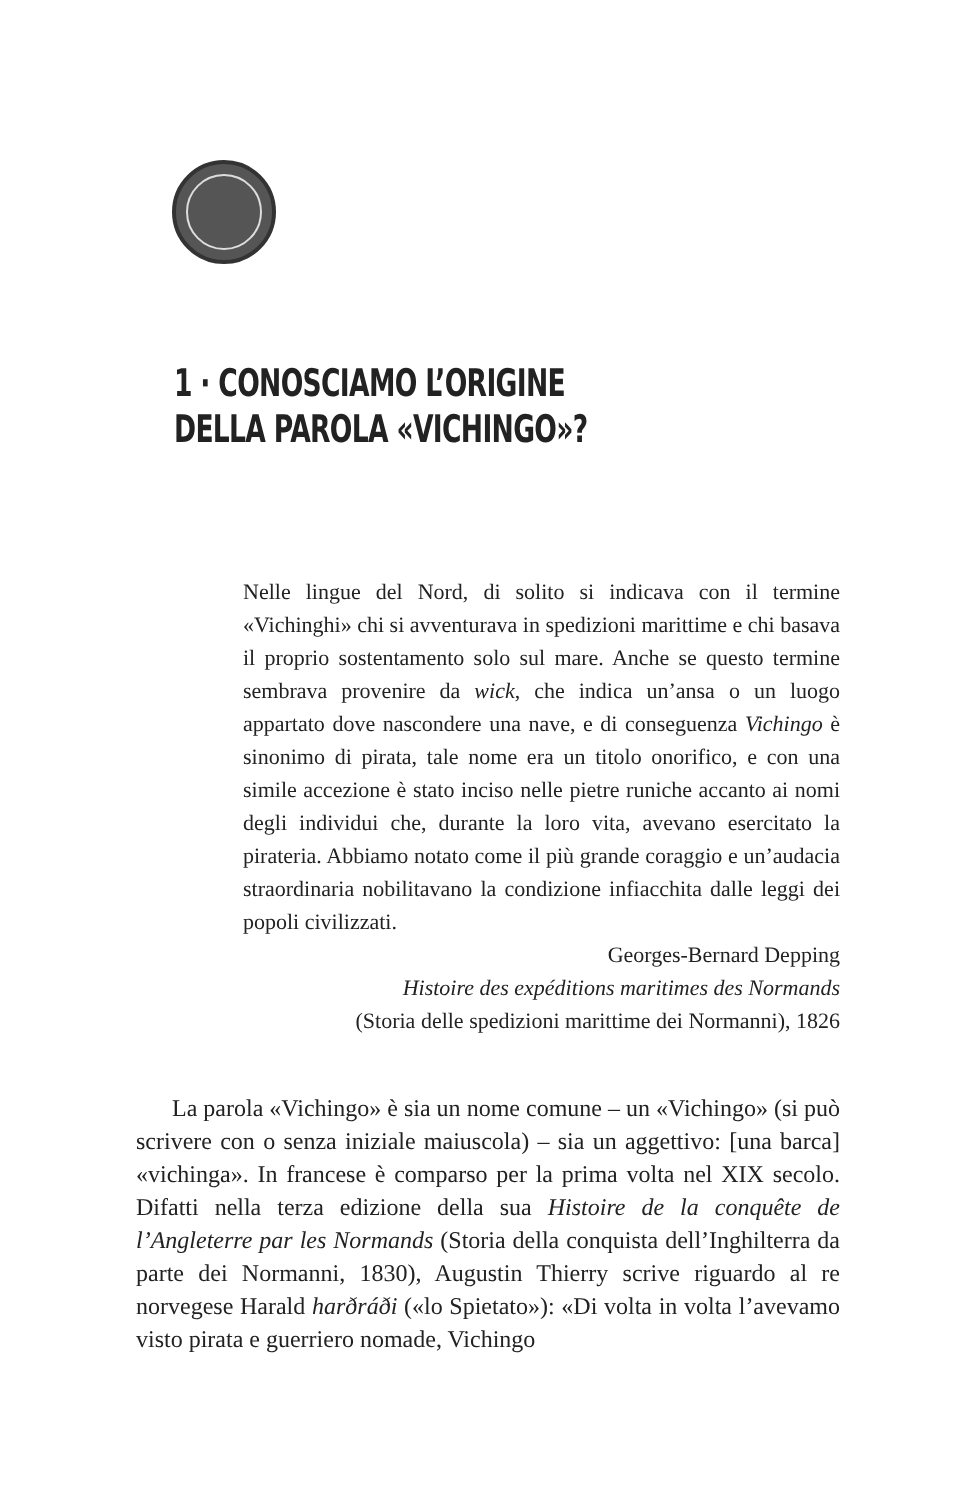1 · CONOSCIAMO L’ORIGINE
DELLA PAROLA «VICHINGO»?
Nelle lingue del Nord, di solito si indicava con il termine «Vichinghi» chi si avventurava in spedizioni marittime e chi basava il proprio sostentamento solo sul mare. Anche se questo termine sembrava provenire da wick, che indica un’ansa o un luogo appartato dove nascondere una nave, e di conseguenza Vichingo è sinonimo di pirata, tale nome era un titolo onorifico, e con una simile accezione è stato inciso nelle pietre runiche accanto ai nomi degli individui che, durante la loro vita, avevano esercitato la pirateria. Abbiamo notato come il più grande coraggio e un’audacia straordinaria nobilitavano la condizione infiacchita dalle leggi dei popoli civilizzati.
Georges-Bernard Depping
Histoire des expéditions maritimes des Normands
(Storia delle spedizioni marittime dei Normanni), 1826
La parola «Vichingo» è sia un nome comune – un «Vichingo» (si può scrivere con o senza iniziale maiuscola) – sia un aggettivo: [una barca] «vichinga». In francese è comparso per la prima volta nel XIX secolo. Difatti nella terza edizione della sua Histoire de la conquête de l’Angleterre par les Normands (Storia della conquista dell’Inghilterra da parte dei Normanni, 1830), Augustin Thierry scrive riguardo al re norvegese Harald harðráði («lo Spietato»): «Di volta in volta l’avevamo visto pirata e guerriero nomade, Vichingo